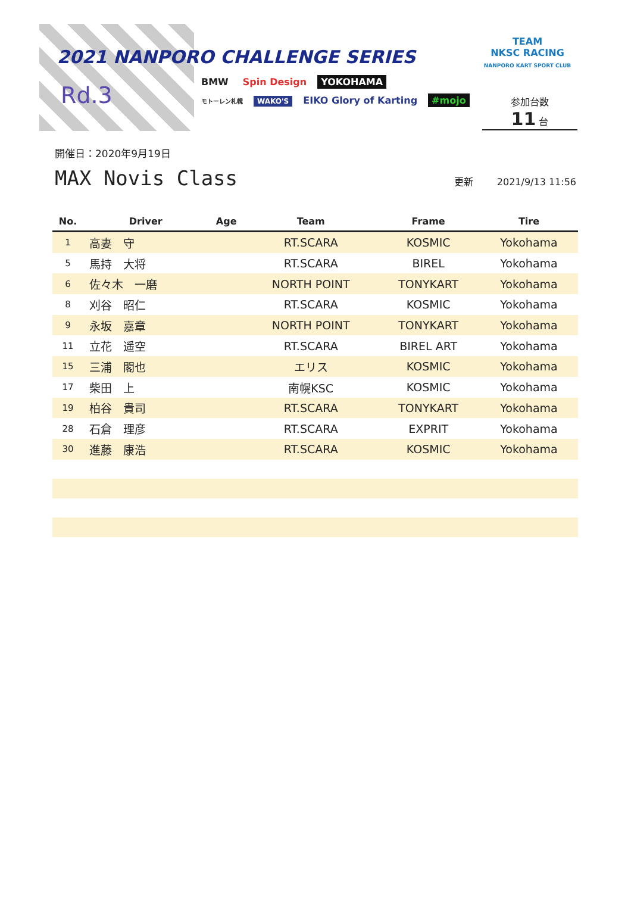2021 NANPORO CHALLENGE SERIES
Rd.3
BMW Spin Design YOKOHAMA
モトーレン札幌 WAKO'S EIKO Glory of Karting #mojo
TEAM
NKSC RACING
NANPORO KART SPORT CLUB
参加台数
11 台
開催日：2020年9月19日
MAX Novis Class
更新 2021/9/13 11:56
| No. | Driver | Age | Team | Frame | Tire |
| --- | --- | --- | --- | --- | --- |
| 1 | 高妻 守 | | RT.SCARA | KOSMIC | Yokohama |
| 5 | 馬持 大将 | | RT.SCARA | BIREL | Yokohama |
| 6 | 佐々木 一磨 | | NORTH POINT | TONYKART | Yokohama |
| 8 | 刈谷 昭仁 | | RT.SCARA | KOSMIC | Yokohama |
| 9 | 永坂 嘉章 | | NORTH POINT | TONYKART | Yokohama |
| 11 | 立花 遥空 | | RT.SCARA | BIREL ART | Yokohama |
| 15 | 三浦 閣也 | | エリス | KOSMIC | Yokohama |
| 17 | 柴田 上 | | 南幌KSC | KOSMIC | Yokohama |
| 19 | 柏谷 貴司 | | RT.SCARA | TONYKART | Yokohama |
| 28 | 石倉 理彦 | | RT.SCARA | EXPRIT | Yokohama |
| 30 | 進藤 康浩 | | RT.SCARA | KOSMIC | Yokohama |